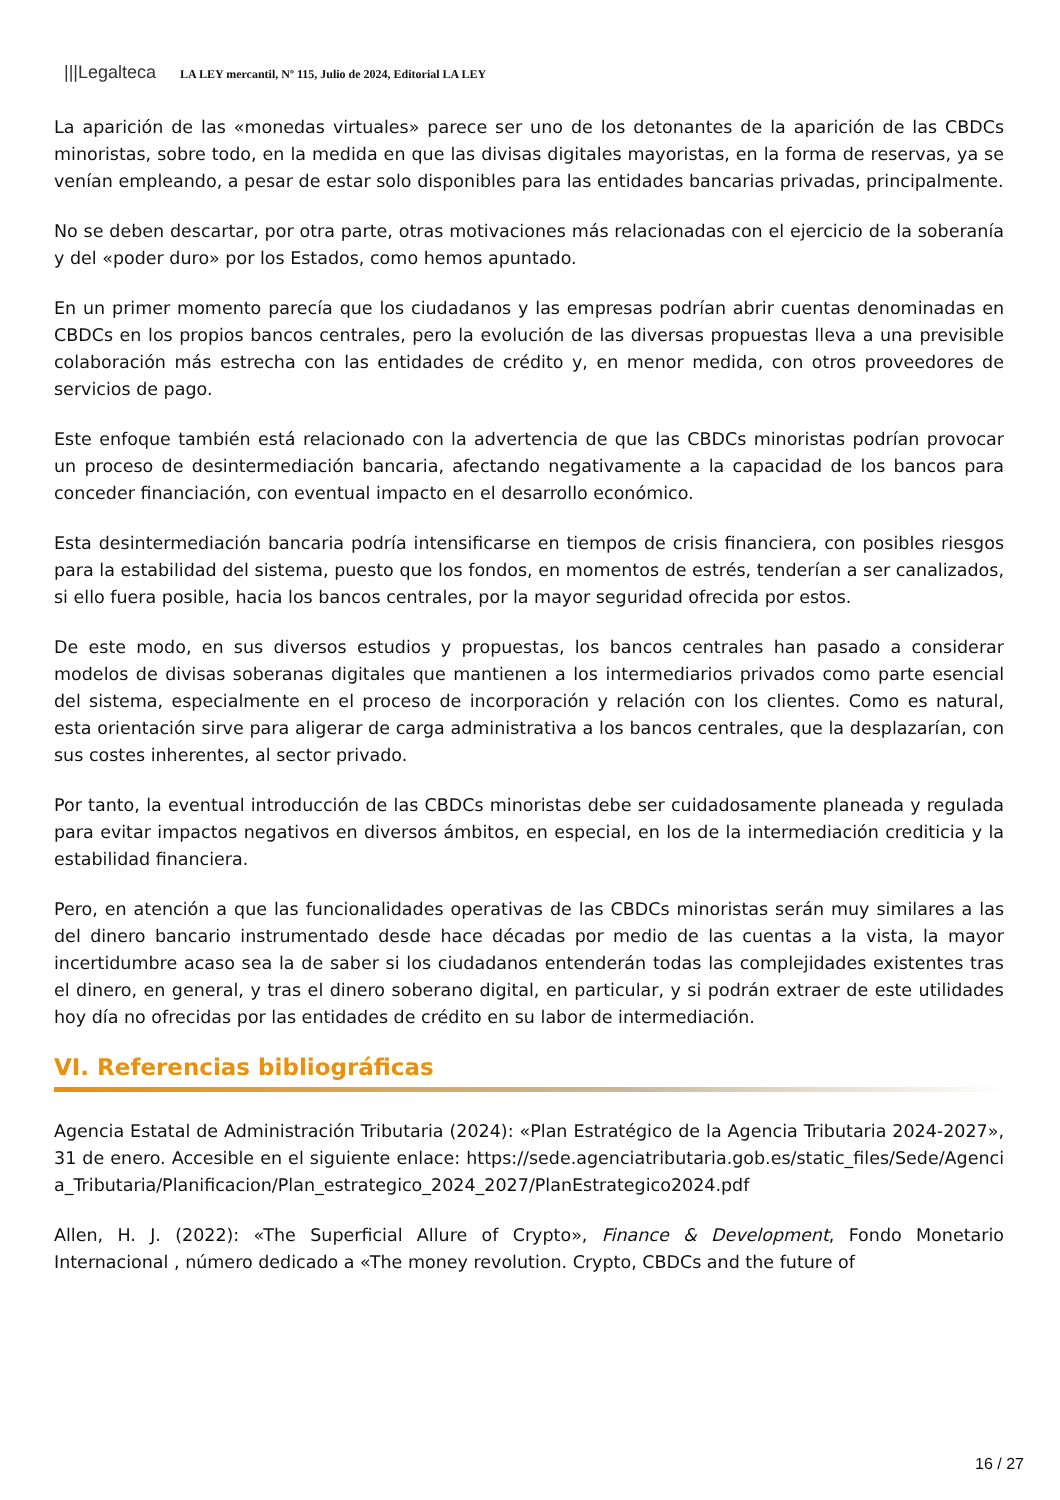|||Legalteca LA LEY mercantil, Nº 115, Julio de 2024, Editorial LA LEY
La aparición de las «monedas virtuales» parece ser uno de los detonantes de la aparición de las CBDCs minoristas, sobre todo, en la medida en que las divisas digitales mayoristas, en la forma de reservas, ya se venían empleando, a pesar de estar solo disponibles para las entidades bancarias privadas, principalmente.
No se deben descartar, por otra parte, otras motivaciones más relacionadas con el ejercicio de la soberanía y del «poder duro» por los Estados, como hemos apuntado.
En un primer momento parecía que los ciudadanos y las empresas podrían abrir cuentas denominadas en CBDCs en los propios bancos centrales, pero la evolución de las diversas propuestas lleva a una previsible colaboración más estrecha con las entidades de crédito y, en menor medida, con otros proveedores de servicios de pago.
Este enfoque también está relacionado con la advertencia de que las CBDCs minoristas podrían provocar un proceso de desintermediación bancaria, afectando negativamente a la capacidad de los bancos para conceder financiación, con eventual impacto en el desarrollo económico.
Esta desintermediación bancaria podría intensificarse en tiempos de crisis financiera, con posibles riesgos para la estabilidad del sistema, puesto que los fondos, en momentos de estrés, tenderían a ser canalizados, si ello fuera posible, hacia los bancos centrales, por la mayor seguridad ofrecida por estos.
De este modo, en sus diversos estudios y propuestas, los bancos centrales han pasado a considerar modelos de divisas soberanas digitales que mantienen a los intermediarios privados como parte esencial del sistema, especialmente en el proceso de incorporación y relación con los clientes. Como es natural, esta orientación sirve para aligerar de carga administrativa a los bancos centrales, que la desplazarían, con sus costes inherentes, al sector privado.
Por tanto, la eventual introducción de las CBDCs minoristas debe ser cuidadosamente planeada y regulada para evitar impactos negativos en diversos ámbitos, en especial, en los de la intermediación crediticia y la estabilidad financiera.
Pero, en atención a que las funcionalidades operativas de las CBDCs minoristas serán muy similares a las del dinero bancario instrumentado desde hace décadas por medio de las cuentas a la vista, la mayor incertidumbre acaso sea la de saber si los ciudadanos entenderán todas las complejidades existentes tras el dinero, en general, y tras el dinero soberano digital, en particular, y si podrán extraer de este utilidades hoy día no ofrecidas por las entidades de crédito en su labor de intermediación.
VI. Referencias bibliográficas
Agencia Estatal de Administración Tributaria (2024): «Plan Estratégico de la Agencia Tributaria 2024-2027», 31 de enero. Accesible en el siguiente enlace: https://sede.agenciatributaria.gob.es/static_files/Sede/Agencia_Tributaria/Planificacion/Plan_estrategico_2024_2027/PlanEstrategico2024.pdf
Allen, H. J. (2022): «The Superficial Allure of Crypto», Finance & Development, Fondo Monetario Internacional , número dedicado a «The money revolution. Crypto, CBDCs and the future of
16 / 27